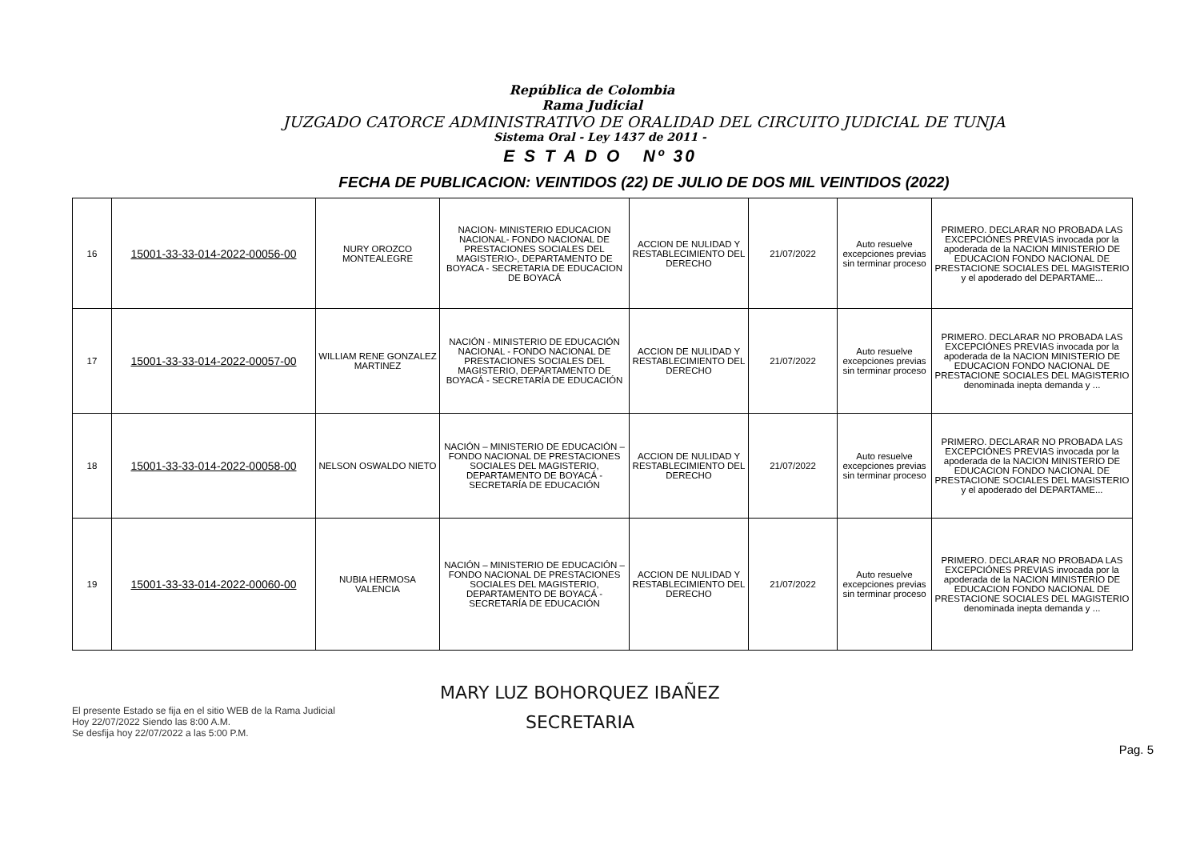República de Colombia
Rama Judicial
JUZGADO CATORCE ADMINISTRATIVO DE ORALIDAD DEL CIRCUITO JUDICIAL DE TUNJA
Sistema Oral - Ley 1437 de 2011 -
E S T A D O Nº 30
FECHA DE PUBLICACION: VEINTIDOS (22) DE JULIO DE DOS MIL VEINTIDOS (2022)
| 16 | 15001-33-33-014-2022-00056-00 | NURY OROZCO MONTEALEGRE | NACION- MINISTERIO EDUCACION NACIONAL- FONDO NACIONAL DE PRESTACIONES SOCIALES DEL MAGISTERIO-, DEPARTAMENTO DE BOYACA - SECRETARIA DE EDUCACION DE BOYACÁ | ACCION DE NULIDAD Y RESTABLECIMIENTO DEL DERECHO | 21/07/2022 | Auto resuelve excepciones previas sin terminar proceso | PRIMERO. DECLARAR NO PROBADA LAS EXCEPCIÓNES PREVIAS invocada por la apoderada de la NACION MINISTERIO DE EDUCACION FONDO NACIONAL DE PRESTACIONE SOCIALES DEL MAGISTERIO y el apoderado del DEPARTAME... |
| 17 | 15001-33-33-014-2022-00057-00 | WILLIAM RENE GONZALEZ MARTINEZ | NACIÓN - MINISTERIO DE EDUCACIÓN NACIONAL - FONDO NACIONAL DE PRESTACIONES SOCIALES DEL MAGISTERIO, DEPARTAMENTO DE BOYACÁ - SECRETARÍA DE EDUCACIÓN | ACCION DE NULIDAD Y RESTABLECIMIENTO DEL DERECHO | 21/07/2022 | Auto resuelve excepciones previas sin terminar proceso | PRIMERO. DECLARAR NO PROBADA LAS EXCEPCIÓNES PREVIAS invocada por la apoderada de la NACION MINISTERIO DE EDUCACION FONDO NACIONAL DE PRESTACIONE SOCIALES DEL MAGISTERIO denominada inepta demanda y ... |
| 18 | 15001-33-33-014-2022-00058-00 | NELSON OSWALDO NIETO | NACIÓN – MINISTERIO DE EDUCACIÓN – FONDO NACIONAL DE PRESTACIONES SOCIALES DEL MAGISTERIO, DEPARTAMENTO DE BOYACÁ - SECRETARÍA DE EDUCACIÓN | ACCION DE NULIDAD Y RESTABLECIMIENTO DEL DERECHO | 21/07/2022 | Auto resuelve excepciones previas sin terminar proceso | PRIMERO. DECLARAR NO PROBADA LAS EXCEPCIÓNES PREVIAS invocada por la apoderada de la NACION MINISTERIO DE EDUCACION FONDO NACIONAL DE PRESTACIONE SOCIALES DEL MAGISTERIO y el apoderado del DEPARTAME... |
| 19 | 15001-33-33-014-2022-00060-00 | NUBIA HERMOSA VALENCIA | NACIÓN – MINISTERIO DE EDUCACIÓN – FONDO NACIONAL DE PRESTACIONES SOCIALES DEL MAGISTERIO, DEPARTAMENTO DE BOYACÁ - SECRETARÍA DE EDUCACIÓN | ACCION DE NULIDAD Y RESTABLECIMIENTO DEL DERECHO | 21/07/2022 | Auto resuelve excepciones previas sin terminar proceso | PRIMERO. DECLARAR NO PROBADA LAS EXCEPCIÓNES PREVIAS invocada por la apoderada de la NACION MINISTERIO DE EDUCACION FONDO NACIONAL DE PRESTACIONE SOCIALES DEL MAGISTERIO denominada inepta demanda y ... |
El presente Estado se fija en el sitio WEB de la Rama Judicial
Hoy 22/07/2022 Siendo las 8:00 A.M.
Se desfija hoy 22/07/2022 a las 5:00 P.M.
MARY LUZ BOHORQUEZ IBAÑEZ
SECRETARIA
Pag. 5